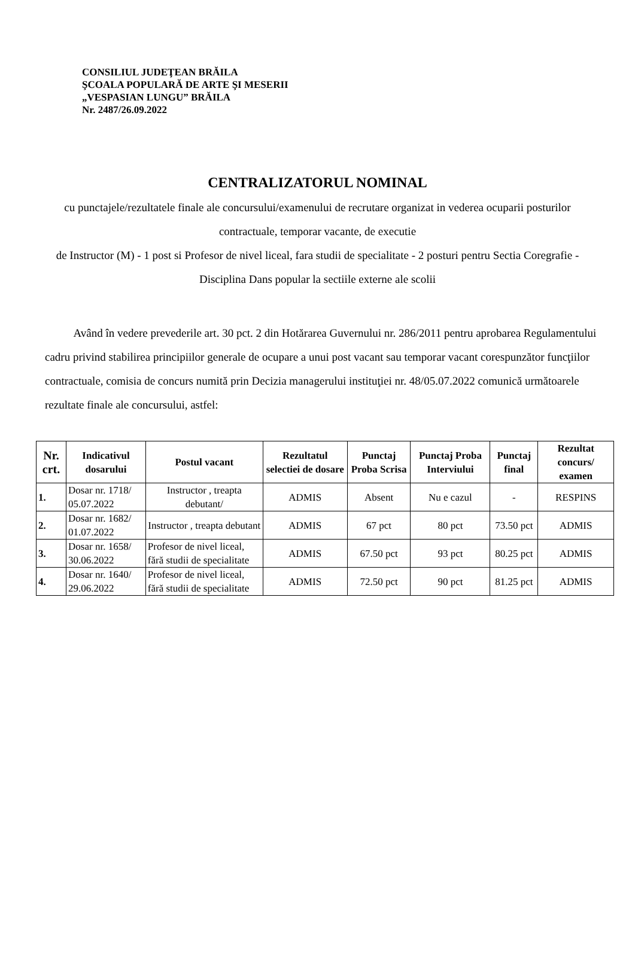CONSILIUL JUDEŢEAN BRĂILA
ŞCOALA POPULARĂ DE ARTE ŞI MESERII
„VESPASIAN LUNGU” BRĂILA
Nr. 2487/26.09.2022
CENTRALIZATORUL NOMINAL
cu punctajele/rezultatele finale ale concursului/examenului de recrutare organizat in vederea ocuparii posturilor contractuale, temporar vacante, de executie
de Instructor (M) - 1 post si Profesor de nivel liceal, fara studii de specialitate - 2 posturi pentru Sectia Coregrafie - Disciplina Dans popular la sectiile externe ale scolii
Având în vedere prevederile art. 30 pct. 2 din Hotărarea Guvernului nr. 286/2011 pentru aprobarea Regulamentului cadru privind stabilirea principiilor generale de ocupare a unui post vacant sau temporar vacant corespunzător funcţiilor contractuale, comisia de concurs numită prin Decizia managerului instituţiei nr. 48/05.07.2022 comunică următoarele rezultate finale ale concursului, astfel:
| Nr. crt. | Indicativul dosarului | Postul vacant | Rezultatul selectiei de dosare | Punctaj Proba Scrisa | Punctaj Proba Interviului | Punctaj final | Rezultat concurs/ examen |
| --- | --- | --- | --- | --- | --- | --- | --- |
| 1. | Dosar nr. 1718/ 05.07.2022 | Instructor , treapta debutant/ | ADMIS | Absent | Nu e cazul | - | RESPINS |
| 2. | Dosar nr. 1682/ 01.07.2022 | Instructor , treapta debutant | ADMIS | 67 pct | 80 pct | 73.50 pct | ADMIS |
| 3. | Dosar nr. 1658/ 30.06.2022 | Profesor de nivel liceal, fără studii de specialitate | ADMIS | 67.50 pct | 93 pct | 80.25 pct | ADMIS |
| 4. | Dosar nr. 1640/ 29.06.2022 | Profesor de nivel liceal, fără studii de specialitate | ADMIS | 72.50 pct | 90 pct | 81.25 pct | ADMIS |